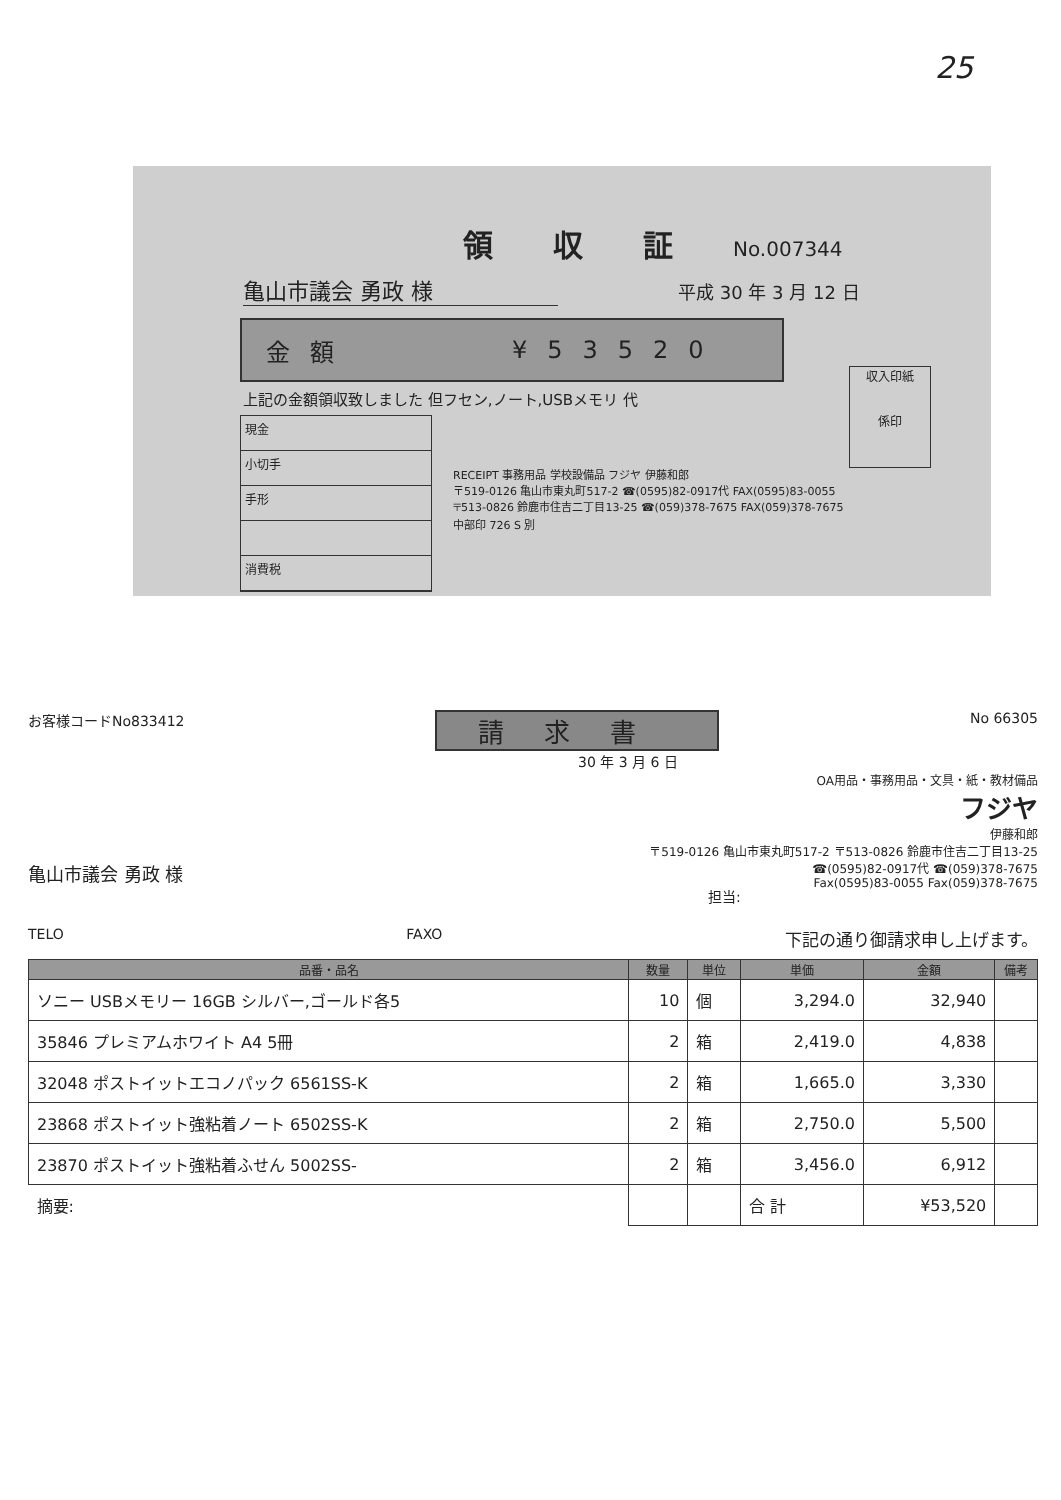25
領収証
No.007344
亀山市議会 勇政 様 平成 30 年 3 月 12 日
金額 ¥53520
上記の金額領収致しました 但フセン,ノート,USBメモリ 代
現金
小切手
手形
消費税
RECEIPT 事務用品 学校設備品 フジヤ 伊藤和郎
〒519-0126 亀山市東丸町517-2 ☎(0595)82-0917代 FAX(0595)83-0055
〒513-0826 鈴鹿市住吉二丁目13-25 ☎(059)378-7675 FAX(059)378-7675
中部印 726 S 別
収入印紙
係印
お客様コードNo833412 請求書 No 66305
30 年 3 月 6 日
OA用品・事務用品・文具・紙・教材備品
フジヤ
伊藤和郎
〒519-0126 亀山市東丸町517-2 〒513-0826 鈴鹿市住吉二丁目13-25
☎(0595)82-0917代 ☎(059)378-7675
Fax(0595)83-0055 Fax(059)378-7675
亀山市議会 勇政 様
担当:
TELO FAXO 下記の通り御請求申し上げます。
| 品番・品名 | 数量 | 単位 | 単価 | 金額 | 備考 |
| --- | --- | --- | --- | --- | --- |
| ソニー USBメモリー 16GB シルバー,ゴールド各5 | 10 | 個 | 3,294.0 | 32,940 | |
| 35846 プレミアムホワイト A4 5冊 | 2 | 箱 | 2,419.0 | 4,838 | |
| 32048 ポストイットエコノパック 6561SS-K | 2 | 箱 | 1,665.0 | 3,330 | |
| 23868 ポストイット強粘着ノート 6502SS-K | 2 | 箱 | 2,750.0 | 5,500 | |
| 23870 ポストイット強粘着ふせん 5002SS- | 2 | 箱 | 3,456.0 | 6,912 | |
| 摘要: | | | 合 計 | ¥53,520 | |